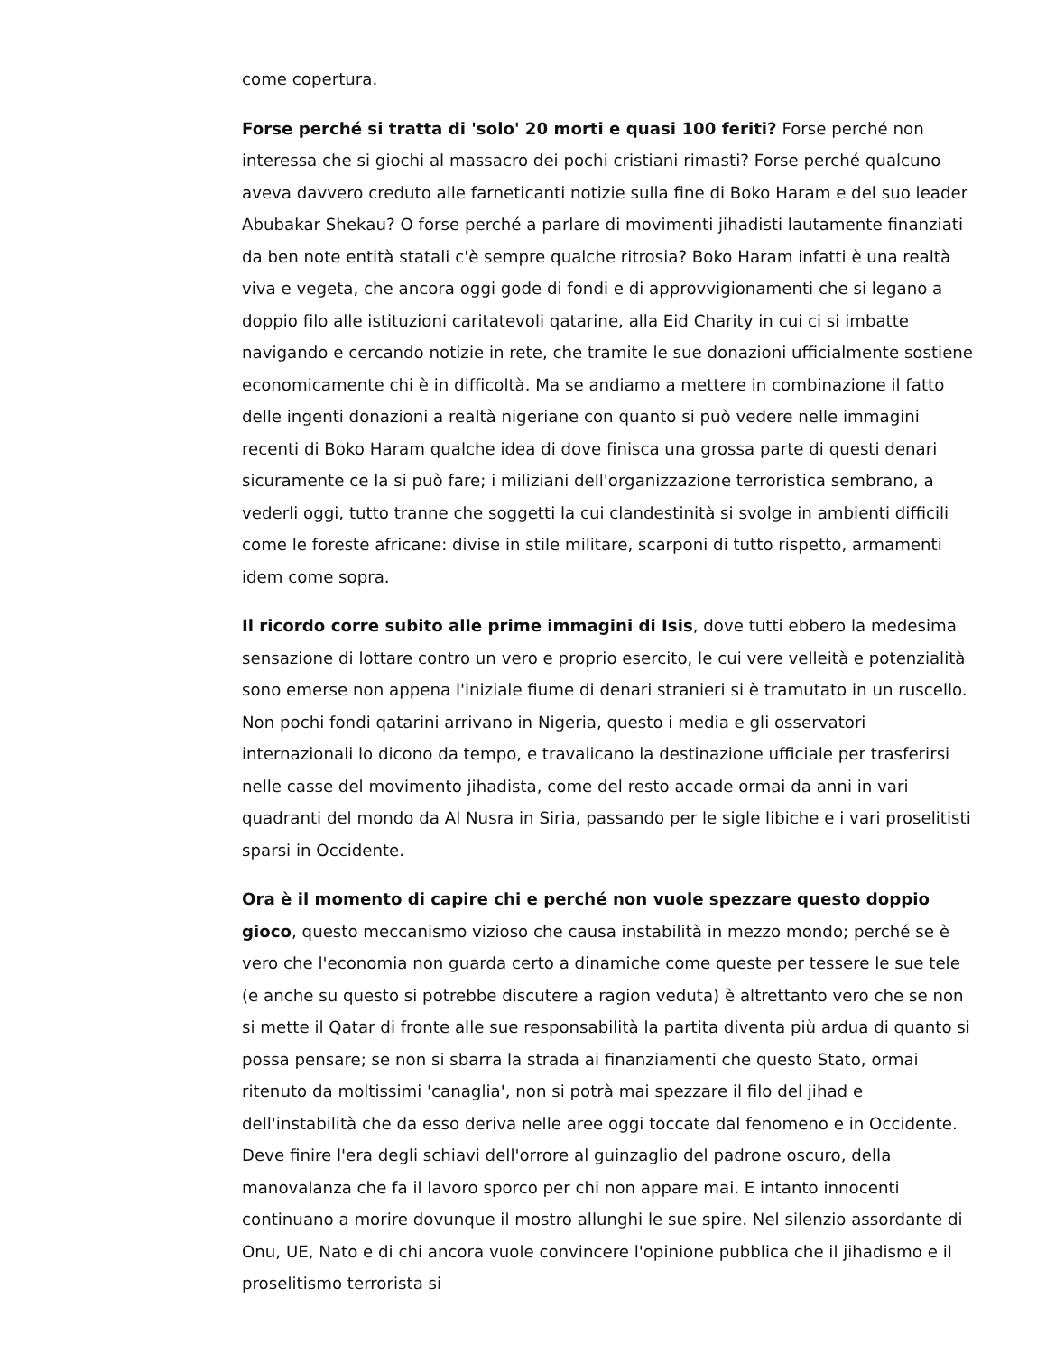come copertura.
Forse perché si tratta di 'solo' 20 morti e quasi 100 feriti? Forse perché non interessa che si giochi al massacro dei pochi cristiani rimasti? Forse perché qualcuno aveva davvero creduto alle farneticanti notizie sulla fine di Boko Haram e del suo leader Abubakar Shekau? O forse perché a parlare di movimenti jihadisti lautamente finanziati da ben note entità statali c'è sempre qualche ritrosia? Boko Haram infatti è una realtà viva e vegeta, che ancora oggi gode di fondi e di approvvigionamenti che si legano a doppio filo alle istituzioni caritatevoli qatarine, alla Eid Charity in cui ci si imbatte navigando e cercando notizie in rete, che tramite le sue donazioni ufficialmente sostiene economicamente chi è in difficoltà. Ma se andiamo a mettere in combinazione il fatto delle ingenti donazioni a realtà nigeriane con quanto si può vedere nelle immagini recenti di Boko Haram qualche idea di dove finisca una grossa parte di questi denari sicuramente ce la si può fare; i miliziani dell'organizzazione terroristica sembrano, a vederli oggi, tutto tranne che soggetti la cui clandestinità si svolge in ambienti difficili come le foreste africane: divise in stile militare, scarponi di tutto rispetto, armamenti idem come sopra.
Il ricordo corre subito alle prime immagini di Isis, dove tutti ebbero la medesima sensazione di lottare contro un vero e proprio esercito, le cui vere velleità e potenzialità sono emerse non appena l'iniziale fiume di denari stranieri si è tramutato in un ruscello. Non pochi fondi qatarini arrivano in Nigeria, questo i media e gli osservatori internazionali lo dicono da tempo, e travalicano la destinazione ufficiale per trasferirsi nelle casse del movimento jihadista, come del resto accade ormai da anni in vari quadranti del mondo da Al Nusra in Siria, passando per le sigle libiche e i vari proselitisti sparsi in Occidente.
Ora è il momento di capire chi e perché non vuole spezzare questo doppio gioco, questo meccanismo vizioso che causa instabilità in mezzo mondo; perché se è vero che l'economia non guarda certo a dinamiche come queste per tessere le sue tele (e anche su questo si potrebbe discutere a ragion veduta) è altrettanto vero che se non si mette il Qatar di fronte alle sue responsabilità la partita diventa più ardua di quanto si possa pensare; se non si sbarra la strada ai finanziamenti che questo Stato, ormai ritenuto da moltissimi 'canaglia', non si potrà mai spezzare il filo del jihad e dell'instabilità che da esso deriva nelle aree oggi toccate dal fenomeno e in Occidente. Deve finire l'era degli schiavi dell'orrore al guinzaglio del padrone oscuro, della manovalanza che fa il lavoro sporco per chi non appare mai. E intanto innocenti continuano a morire dovunque il mostro allunghi le sue spire. Nel silenzio assordante di Onu, UE, Nato e di chi ancora vuole convincere l'opinione pubblica che il jihadismo e il proselitismo terrorista si